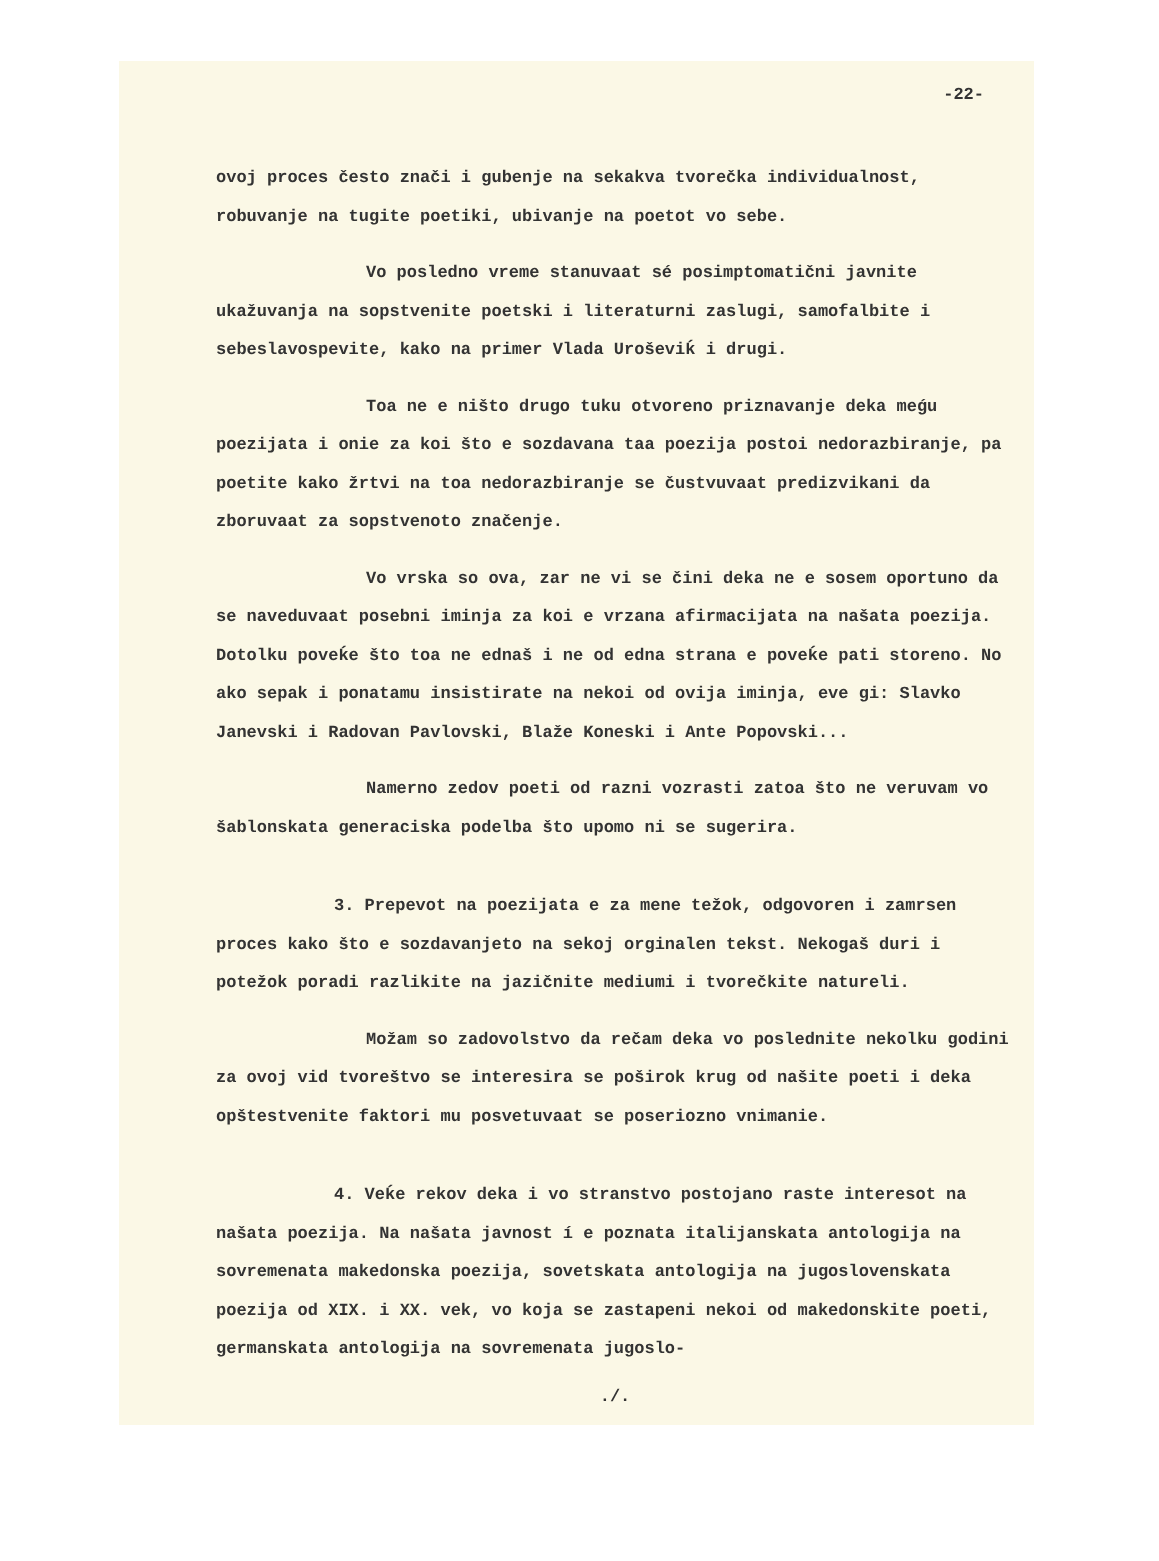-22-
ovoj proces često znači i gubenje na sekakva tvorečka individualnost, robuvanje na tugite poetiki, ubivanje na poetot vo sebe.
Vo posledno vreme stanuvaat sé posimptomatični javnite ukažuvanja na sopstvenite poetski i literaturni zaslugi, samofalbite i sebeslavospevite, kako na primer Vlada Uroševiḱ i drugi.
Toa ne e ništo drugo tuku otvoreno priznavanje deka meǵu poezijata i onie za koi što e sozdavana taa poezija postoi nedorazbiranje, pa poetite kako žrtvi na toa nedorazbiranje se čustvuvaat predizvikani da zboruvaat za sopstvenoto značenje.
Vo vrska so ova, zar ne vi se čini deka ne e sosem oportuno da se naveduvaat posebni iminja za koi e vrzana afirmacijata na našata poezija. Dotolku poveḱe što toa ne ednaš i ne od edna strana e poveḱe pati storeno. No ako sepak i ponatamu insistirate na nekoi od ovija iminja, eve gi: Slavko Janevski i Radovan Pavlovski, Blaže Koneski i Ante Popovski...
Namerno zedov poeti od razni vozrasti zatoa što ne veruvam vo šablonskata generaciska podelba što upomo ni se sugerira.
3. Prepevot na poezijata e za mene težok, odgovoren i zamrsen proces kako što e sozdavanjeto na sekoj orginalen tekst. Nekogaš duri i potežok poradi razlikite na jazičnite mediumi i tvorečkite natureli.
Možam so zadovolstvo da rečam deka vo poslednite nekolku godini za ovoj vid tvoreštvo se interesira se poširok krug od našite poeti i deka opštestvenite faktori mu posvetuvaat se poseriozno vnimanie.
4. Veḱe rekov deka i vo stranstvo postojano raste interesot na našata poezija. Na našata javnost í e poznata italijanskata antologija na sovremenata makedonska poezija, sovetskata antologija na jugoslovenskata poezija od XIX. i XX. vek, vo koja se zastapeni nekoi od makedonskite poeti, germanskata antologija na sovremenata jugoslo-
./.